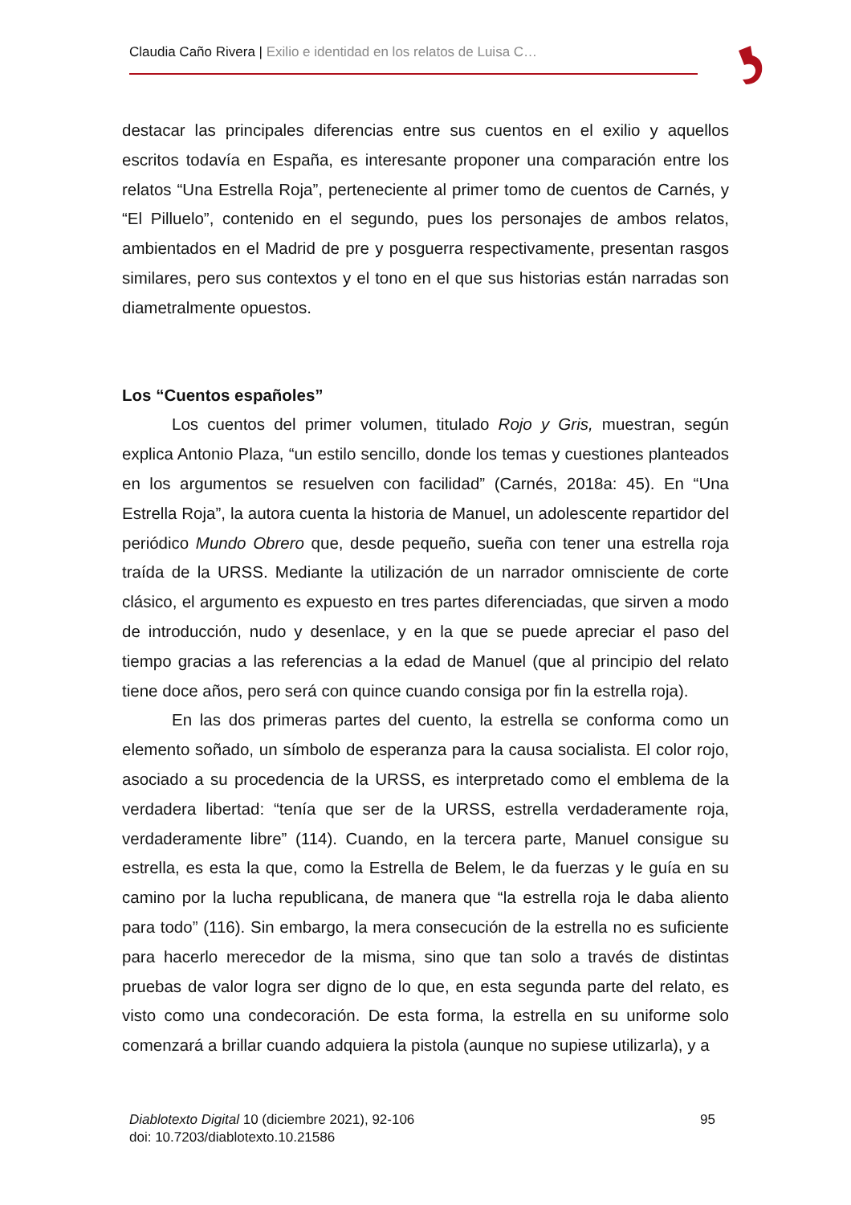Claudia Caño Rivera | Exilio e identidad en los relatos de Luisa C…
destacar las principales diferencias entre sus cuentos en el exilio y aquellos escritos todavía en España, es interesante proponer una comparación entre los relatos “Una Estrella Roja”, perteneciente al primer tomo de cuentos de Carnés, y “El Pilluelo”, contenido en el segundo, pues los personajes de ambos relatos, ambientados en el Madrid de pre y posguerra respectivamente, presentan rasgos similares, pero sus contextos y el tono en el que sus historias están narradas son diametralmente opuestos.
Los “Cuentos españoles”
Los cuentos del primer volumen, titulado Rojo y Gris, muestran, según explica Antonio Plaza, “un estilo sencillo, donde los temas y cuestiones planteados en los argumentos se resuelven con facilidad” (Carnés, 2018a: 45). En “Una Estrella Roja”, la autora cuenta la historia de Manuel, un adolescente repartidor del periódico Mundo Obrero que, desde pequeño, sueña con tener una estrella roja traída de la URSS. Mediante la utilización de un narrador omnisciente de corte clásico, el argumento es expuesto en tres partes diferenciadas, que sirven a modo de introducción, nudo y desenlace, y en la que se puede apreciar el paso del tiempo gracias a las referencias a la edad de Manuel (que al principio del relato tiene doce años, pero será con quince cuando consiga por fin la estrella roja).
En las dos primeras partes del cuento, la estrella se conforma como un elemento soñado, un símbolo de esperanza para la causa socialista. El color rojo, asociado a su procedencia de la URSS, es interpretado como el emblema de la verdadera libertad: “tenía que ser de la URSS, estrella verdaderamente roja, verdaderamente libre” (114). Cuando, en la tercera parte, Manuel consigue su estrella, es esta la que, como la Estrella de Belem, le da fuerzas y le guía en su camino por la lucha republicana, de manera que “la estrella roja le daba aliento para todo” (116). Sin embargo, la mera consecución de la estrella no es suficiente para hacerlo merecedor de la misma, sino que tan solo a través de distintas pruebas de valor logra ser digno de lo que, en esta segunda parte del relato, es visto como una condecoración. De esta forma, la estrella en su uniforme solo comenzará a brillar cuando adquiera la pistola (aunque no supiese utilizarla), y a
95 Diablotexto Digital 10 (diciembre 2021), 92-106
doi: 10.7203/diablotexto.10.21586